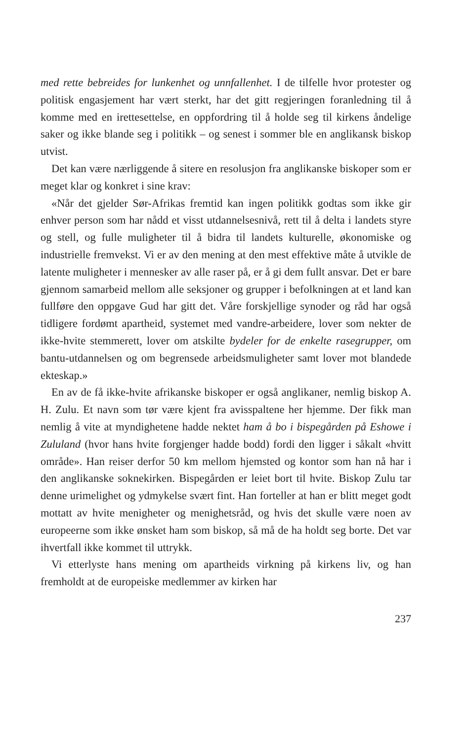med rette bebreides for lunkenhet og unnfallenhet. I de tilfelle hvor protester og politisk engasjement har vært sterkt, har det gitt regjeringen foranledning til å komme med en irettesettelse, en oppfordring til å holde seg til kirkens åndelige saker og ikke blande seg i politikk – og senest i sommer ble en anglikansk biskop utvist.
Det kan være nærliggende å sitere en resolusjon fra anglikanske biskoper som er meget klar og konkret i sine krav:
«Når det gjelder Sør-Afrikas fremtid kan ingen politikk godtas som ikke gir enhver person som har nådd et visst utdannelsesnivå, rett til å delta i landets styre og stell, og fulle muligheter til å bidra til landets kulturelle, økonomiske og industrielle fremvekst. Vi er av den mening at den mest effektive måte å utvikle de latente muligheter i mennesker av alle raser på, er å gi dem fullt ansvar. Det er bare gjennom samarbeid mellom alle seksjoner og grupper i befolkningen at et land kan fullføre den oppgave Gud har gitt det. Våre forskjellige synoder og råd har også tidligere fordømt apartheid, systemet med vandre-arbeidere, lover som nekter de ikke-hvite stemmerett, lover om atskilte bydeler for de enkelte rasegrupper, om bantu-utdannelsen og om begrensede arbeidsmuligheter samt lover mot blandede ekteskap.»
En av de få ikke-hvite afrikanske biskoper er også anglikaner, nemlig biskop A. H. Zulu. Et navn som tør være kjent fra avisspaltene her hjemme. Der fikk man nemlig å vite at myndighetene hadde nektet ham å bo i bispegården på Eshowe i Zululand (hvor hans hvite forgjenger hadde bodd) fordi den ligger i såkalt «hvitt område». Han reiser derfor 50 km mellom hjemsted og kontor som han nå har i den anglikanske soknekirken. Bispegården er leiet bort til hvite. Biskop Zulu tar denne urimelighet og ydmykelse svært fint. Han forteller at han er blitt meget godt mottatt av hvite menigheter og menighetsråd, og hvis det skulle være noen av europeerne som ikke ønsket ham som biskop, så må de ha holdt seg borte. Det var ihvertfall ikke kommet til uttrykk.
Vi etterlyste hans mening om apartheids virkning på kirkens liv, og han fremholdt at de europeiske medlemmer av kirken har
237